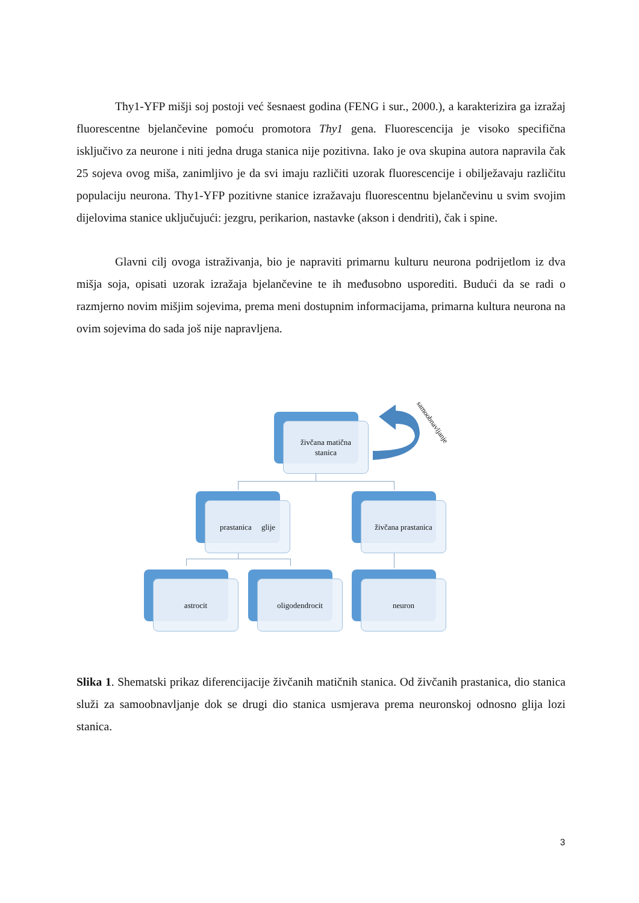Thy1-YFP mišji soj postoji već šesnaest godina (FENG i sur., 2000.), a karakterizira ga izražaj fluorescentne bjelančevine pomoću promotora Thy1 gena. Fluorescencija je visoko specifična isključivo za neurone i niti jedna druga stanica nije pozitivna. Iako je ova skupina autora napravila čak 25 sojeva ovog miša, zanimljivo je da svi imaju različiti uzorak fluorescencije i obilježavaju različitu populaciju neurona. Thy1-YFP pozitivne stanice izražavaju fluorescentnu bjelančevinu u svim svojim dijelovima stanice uključujući: jezgru, perikarion, nastavke (akson i dendriti), čak i spine.
Glavni cilj ovoga istraživanja, bio je napraviti primarnu kulturu neurona podrijetlom iz dva mišja soja, opisati uzorak izražaja bjelančevine te ih međusobno usporediti. Budući da se radi o razmjerno novim mišjim sojevima, prema meni dostupnim informacijama, primarna kultura neurona na ovim sojevima do sada još nije napravljena.
živčana matična
stanica
prastanica glije
živčana prastanica
astrocit
oligodendrocit
neuron
samoobnavljanje
Slika 1. Shematski prikaz diferencijacije živčanih matičnih stanica. Od živčanih prastanica, dio stanica služi za samoobnavljanje dok se drugi dio stanica usmjerava prema neuronskoj odnosno glija lozi stanica.
3